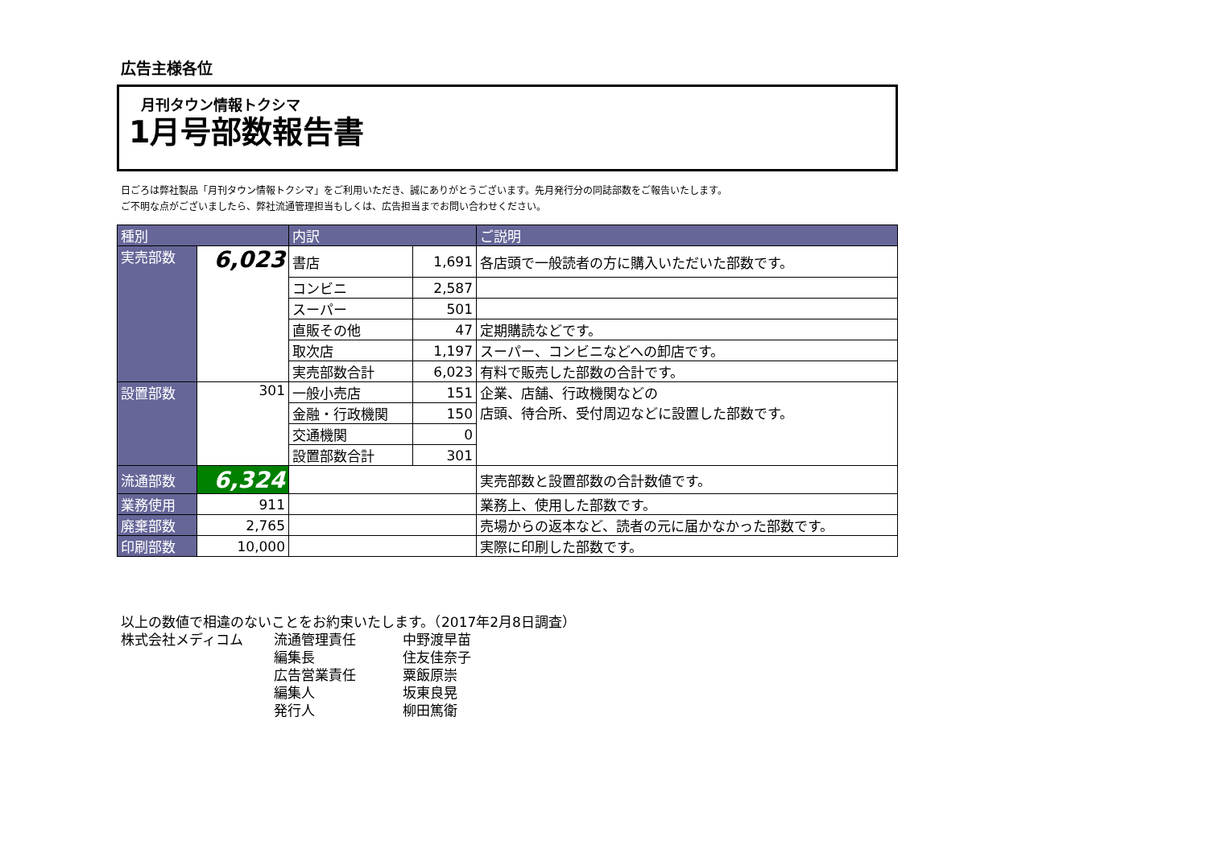広告主様各位
月刊タウン情報トクシマ
1月号部数報告書
日ごろは弊社製品「月刊タウン情報トクシマ」をご利用いただき、誠にありがとうございます。先月発行分の同誌部数をご報告いたします。
ご不明な点がございましたら、弊社流通管理担当もしくは、広告担当までお問い合わせください。
| 種別 | | 内訳 | | ご説明 |
| --- | --- | --- | --- | --- |
| 実売部数 | 6,023 | 書店 | 1,691 | 各店頭で一般読者の方に購入いただいた部数です。 |
| | | コンビニ | 2,587 | |
| | | スーパー | 501 | |
| | | 直販その他 | 47 | 定期購読などです。 |
| | | 取次店 | 1,197 | スーパー、コンビニなどへの卸店です。 |
| | | 実売部数合計 | 6,023 | 有料で販売した部数の合計です。 |
| 設置部数 | 301 | 一般小売店 | 151 | 企業、店舗、行政機関などの 店頭、待合所、受付周辺などに設置した部数です。 |
| | | 金融・行政機関 | 150 | |
| | | 交通機関 | 0 | |
| | | 設置部数合計 | 301 | |
| 流通部数 | 6,324 | | | 実売部数と設置部数の合計数値です。 |
| 業務使用 | 911 | | | 業務上、使用した部数です。 |
| 廃棄部数 | 2,765 | | | 売場からの返本など、読者の元に届かなかった部数です。 |
| 印刷部数 | 10,000 | | | 実際に印刷した部数です。 |
以上の数値で相違のないことをお約束いたします。（2017年2月8日調査）
| 株式会社メディコム | 流通管理責任 | 中野渡早苗 |
| | 編集長 | 住友佳奈子 |
| | 広告営業責任 | 粟飯原崇 |
| | 編集人 | 坂東良晃 |
| | 発行人 | 柳田篤衛 |